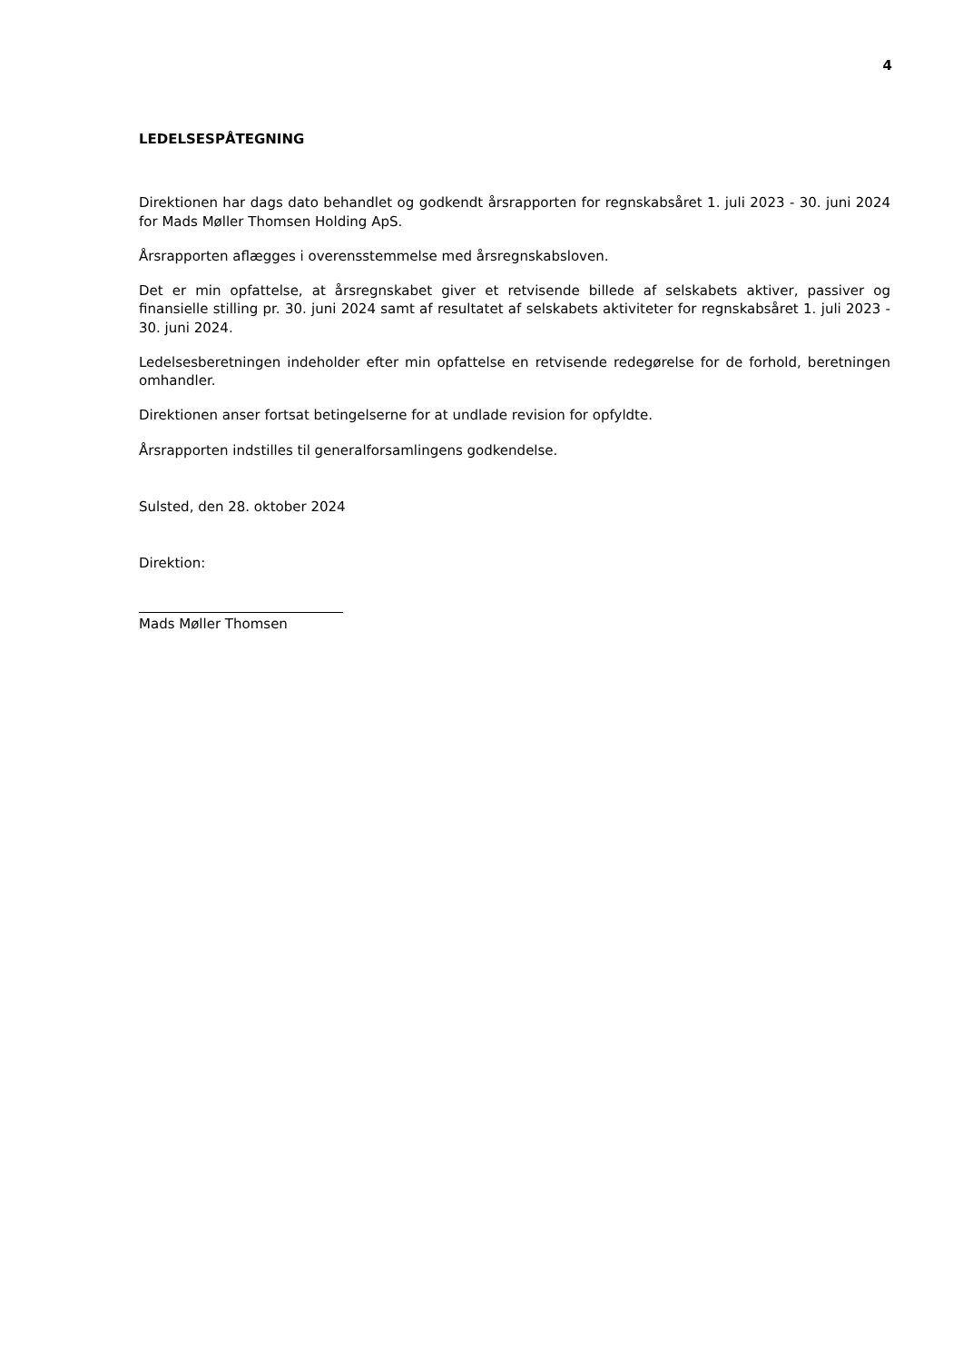4
LEDELSESPÅTEGNING
Direktionen har dags dato behandlet og godkendt årsrapporten for regnskabsåret 1. juli 2023 - 30. juni 2024 for Mads Møller Thomsen Holding ApS.
Årsrapporten aflægges i overensstemmelse med årsregnskabsloven.
Det er min opfattelse, at årsregnskabet giver et retvisende billede af selskabets aktiver, passiver og finansielle stilling pr. 30. juni 2024 samt af resultatet af selskabets aktiviteter for regnskabsåret 1. juli 2023 - 30. juni 2024.
Ledelsesberetningen indeholder efter min opfattelse en retvisende redegørelse for de forhold, beretningen omhandler.
Direktionen anser fortsat betingelserne for at undlade revision for opfyldte.
Årsrapporten indstilles til generalforsamlingens godkendelse.
Sulsted, den 28. oktober 2024
Direktion:
Mads Møller Thomsen